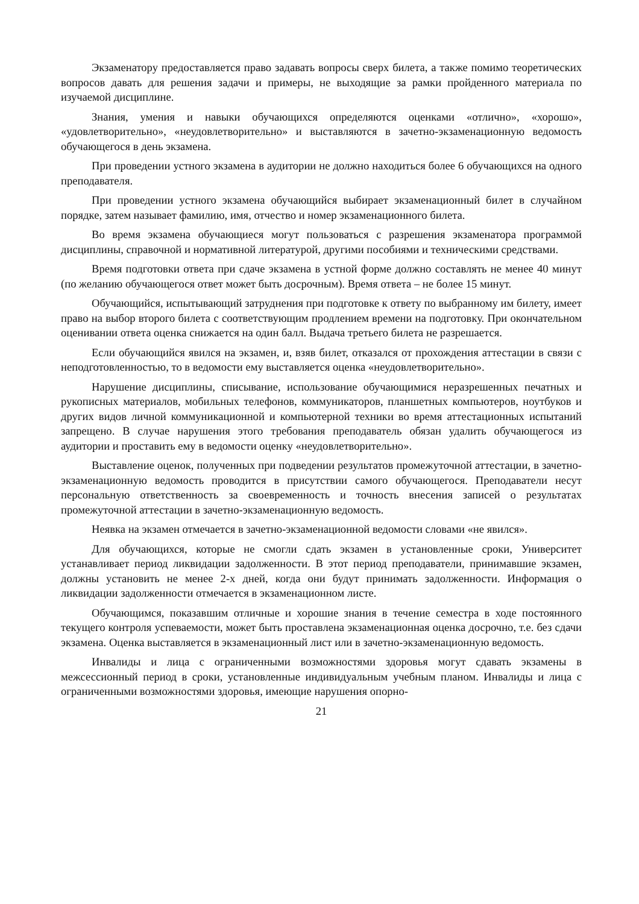Экзаменатору предоставляется право задавать вопросы сверх билета, а также помимо теоретических вопросов давать для решения задачи и примеры, не выходящие за рамки пройденного материала по изучаемой дисциплине.
Знания, умения и навыки обучающихся определяются оценками «отлично», «хорошо», «удовлетворительно», «неудовлетворительно» и выставляются в зачетно-экзаменационную ведомость обучающегося в день экзамена.
При проведении устного экзамена в аудитории не должно находиться более 6 обучающихся на одного преподавателя.
При проведении устного экзамена обучающийся выбирает экзаменационный билет в случайном порядке, затем называет фамилию, имя, отчество и номер экзаменационного билета.
Во время экзамена обучающиеся могут пользоваться с разрешения экзаменатора программой дисциплины, справочной и нормативной литературой, другими пособиями и техническими средствами.
Время подготовки ответа при сдаче экзамена в устной форме должно составлять не менее 40 минут (по желанию обучающегося ответ может быть досрочным). Время ответа – не более 15 минут.
Обучающийся, испытывающий затруднения при подготовке к ответу по выбранному им билету, имеет право на выбор второго билета с соответствующим продлением времени на подготовку. При окончательном оценивании ответа оценка снижается на один балл. Выдача третьего билета не разрешается.
Если обучающийся явился на экзамен, и, взяв билет, отказался от прохождения аттестации в связи с неподготовленностью, то в ведомости ему выставляется оценка «неудовлетворительно».
Нарушение дисциплины, списывание, использование обучающимися неразрешенных печатных и рукописных материалов, мобильных телефонов, коммуникаторов, планшетных компьютеров, ноутбуков и других видов личной коммуникационной и компьютерной техники во время аттестационных испытаний запрещено. В случае нарушения этого требования преподаватель обязан удалить обучающегося из аудитории и проставить ему в ведомости оценку «неудовлетворительно».
Выставление оценок, полученных при подведении результатов промежуточной аттестации, в зачетно-экзаменационную ведомость проводится в присутствии самого обучающегося. Преподаватели несут персональную ответственность за своевременность и точность внесения записей о результатах промежуточной аттестации в зачетно-экзаменационную ведомость.
Неявка на экзамен отмечается в зачетно-экзаменационной ведомости словами «не явился».
Для обучающихся, которые не смогли сдать экзамен в установленные сроки, Университет устанавливает период ликвидации задолженности. В этот период преподаватели, принимавшие экзамен, должны установить не менее 2-х дней, когда они будут принимать задолженности. Информация о ликвидации задолженности отмечается в экзаменационном листе.
Обучающимся, показавшим отличные и хорошие знания в течение семестра в ходе постоянного текущего контроля успеваемости, может быть проставлена экзаменационная оценка досрочно, т.е. без сдачи экзамена. Оценка выставляется в экзаменационный лист или в зачетно-экзаменационную ведомость.
Инвалиды и лица с ограниченными возможностями здоровья могут сдавать экзамены в межсессионный период в сроки, установленные индивидуальным учебным планом. Инвалиды и лица с ограниченными возможностями здоровья, имеющие нарушения опорно-
21